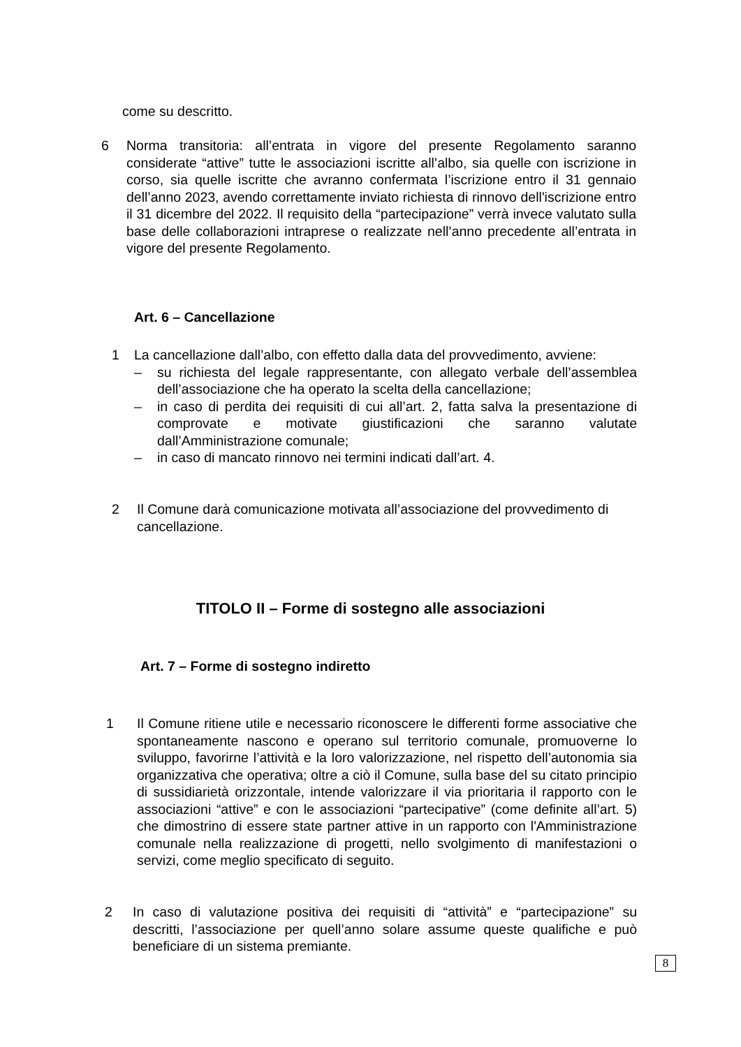come su descritto.
6 Norma transitoria: all’entrata in vigore del presente Regolamento saranno considerate “attive” tutte le associazioni iscritte all’albo, sia quelle con iscrizione in corso, sia quelle iscritte che avranno confermata l’iscrizione entro il 31 gennaio dell’anno 2023, avendo correttamente inviato richiesta di rinnovo dell'iscrizione entro il 31 dicembre del 2022. Il requisito della “partecipazione” verrà invece valutato sulla base delle collaborazioni intraprese o realizzate nell’anno precedente all’entrata in vigore del presente Regolamento.
Art. 6 – Cancellazione
1 La cancellazione dall’albo, con effetto dalla data del provvedimento, avviene:
– su richiesta del legale rappresentante, con allegato verbale dell’assemblea dell’associazione che ha operato la scelta della cancellazione;
– in caso di perdita dei requisiti di cui all’art. 2, fatta salva la presentazione di comprovate e motivate giustificazioni che saranno valutate dall’Amministrazione comunale;
– in caso di mancato rinnovo nei termini indicati dall’art. 4.
2 Il Comune darà comunicazione motivata all’associazione del provvedimento di cancellazione.
TITOLO II – Forme di sostegno alle associazioni
Art. 7 – Forme di sostegno indiretto
1 Il Comune ritiene utile e necessario riconoscere le differenti forme associative che spontaneamente nascono e operano sul territorio comunale, promuoverne lo sviluppo, favorirne l’attività e la loro valorizzazione, nel rispetto dell’autonomia sia organizzativa che operativa; oltre a ciò il Comune, sulla base del su citato principio di sussidiarietà orizzontale, intende valorizzare il via prioritaria il rapporto con le associazioni “attive” e con le associazioni “partecipative” (come definite all’art. 5) che dimostrino di essere state partner attive in un rapporto con l'Amministrazione comunale nella realizzazione di progetti, nello svolgimento di manifestazioni o servizi, come meglio specificato di seguito.
2 In caso di valutazione positiva dei requisiti di “attività” e “partecipazione” su descritti, l’associazione per quell’anno solare assume queste qualifiche e può beneficiare di un sistema premiante.
8